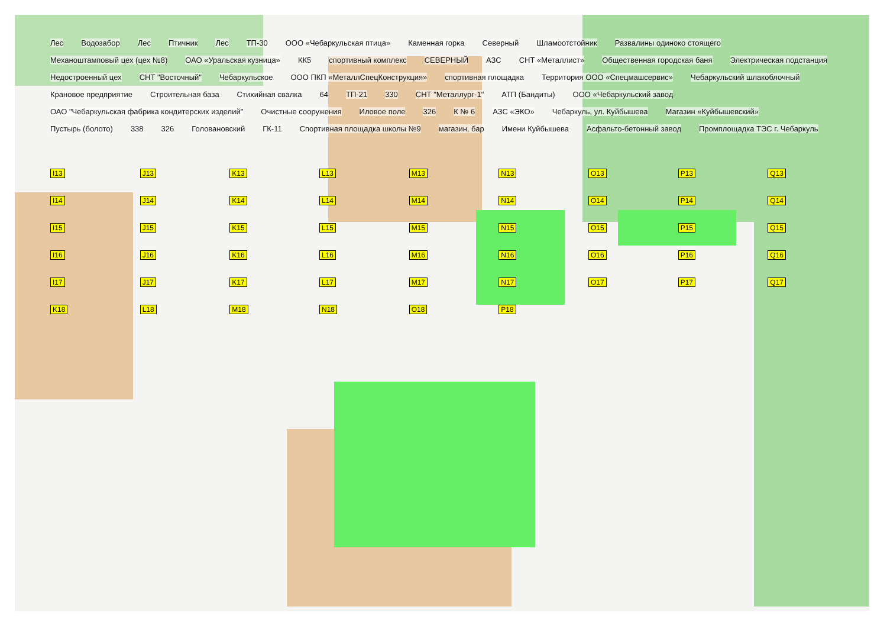Лес Водозабор Лес Птичник Лес ТП-30 ООО «Чебаркульская птица» Каменная горка Северный Шламоотстойник Развалины одиноко стоящего Механоштамповый цех (цех №8) ОАО «Уральская кузница» КК5 спортивный комплекс СЕВЕРНЫЙ АЗС СНТ «Металлист» Общественная городская баня Электрическая подстанция Недостроенный цех СНТ "Восточный" Чебаркульское ООО ПКП «МеталлСпецКонструкция» спортивная площадка Территория ООО «Спецмашсервис» Чебаркульский шлакоблочный Крановое предприятие Строительная база Стихийная свалка 64 ТП-21 330 СНТ "Металлург-1" АТП (Бандиты) ООО «Чебаркульский завод ОАО "Чебаркульская фабрика кондитерских изделий" Очистные сооружения Иловое поле 326 К № 6 АЗС «ЭКО» Чебаркуль, ул. Куйбышева Магазин «Куйбышевский» Пустырь (болото) 338 326 Голованoвский ГК-11 Спортивная площадка школы №9 магазин, бар Имени Куйбышева Асфальто-бетонный завод Промплощадка ТЭС г. Чебаркуль
I13 J13 K13 L13 M13 N13 O13 P13 Q13 I14 J14 K14 L14 M14 N14 O14 P14 Q14 I15 J15 K15 L15 M15 N15 O15 P15 Q15 I16 J16 K16 L16 M16 N16 O16 P16 Q16 I17 J17 K17 L17 M17 N17 O17 P17 Q17 K18 L18 M18 N18 O18 P18